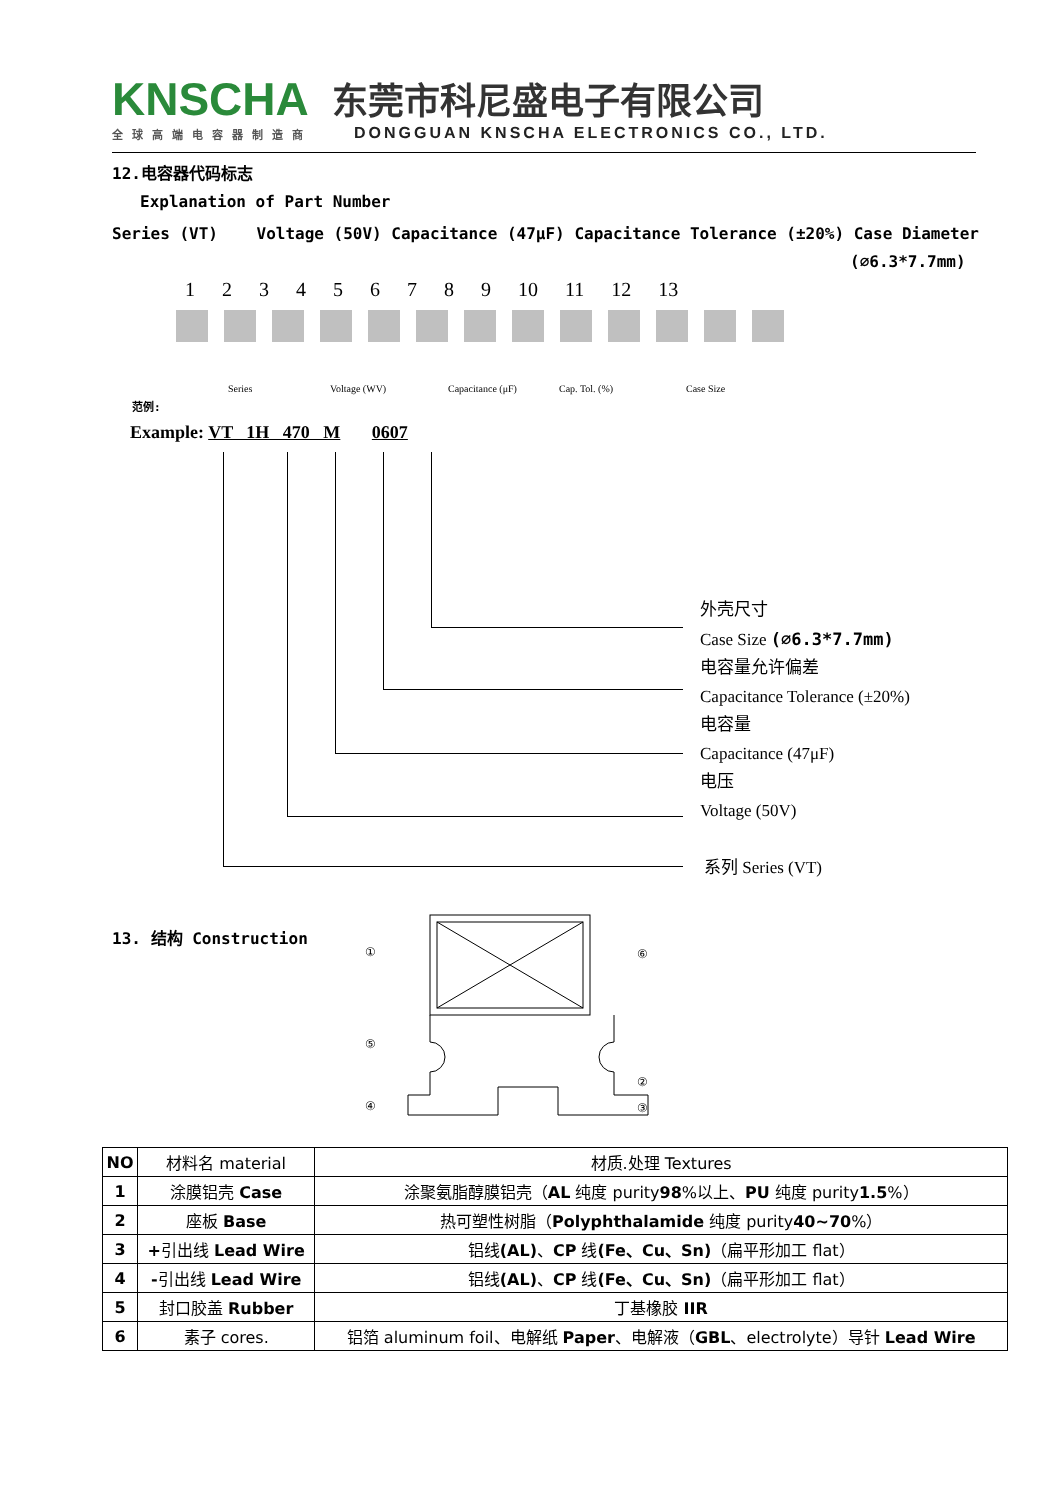KNSCHA
全球高端电容器制造商
东莞市科尼盛电子有限公司
DONGGUAN KNSCHA ELECTRONICS CO., LTD.
12.电容器代码标志
Explanation of Part Number
Series (VT) Voltage (50V) Capacitance (47μF) Capacitance Tolerance (±20%) Case Diameter
(∅6.3*7.7mm)
1 2 3 4 5 6 7 8 9 10 11 12 13
Series Voltage (WV) Capacitance (μF) Cap. Tol. (%) Case Size
范例:
Example: VT 1H 470 M 0607
外壳尺寸
Case Size (∅6.3*7.7mm)
电容量允许偏差
Capacitance Tolerance (±20%)
电容量
Capacitance (47μF)
电压
Voltage (50V)
系列 Series (VT)
13. 结构 Construction
①
⑥
⑤
②
④
③
| NO | 材料名 material | 材质.处理 Textures |
| 1 | 涂膜铝壳 Case | 涂聚氨脂醇膜铝壳（ AL 纯度 purity 98 %以上、 PU 纯度 purity 1.5 %） |
| 2 | 座板 Base | 热可塑性树脂（ Polyphthalamide 纯度 purity 40~70 %） |
| 3 | + 引出线 Lead Wire | 铝线 (AL) 、 CP 线 (Fe、Cu、Sn) （扁平形加工 flat） |
| 4 | - 引出线 Lead Wire | 铝线 (AL) 、 CP 线 (Fe、Cu、Sn) （扁平形加工 flat） |
| 5 | 封口胶盖 Rubber | 丁基橡胶 IIR |
| 6 | 素子 cores. | 铝箔 aluminum foil、电解纸 Paper 、电解液（ GBL 、electrolyte）导针 Lead Wire |